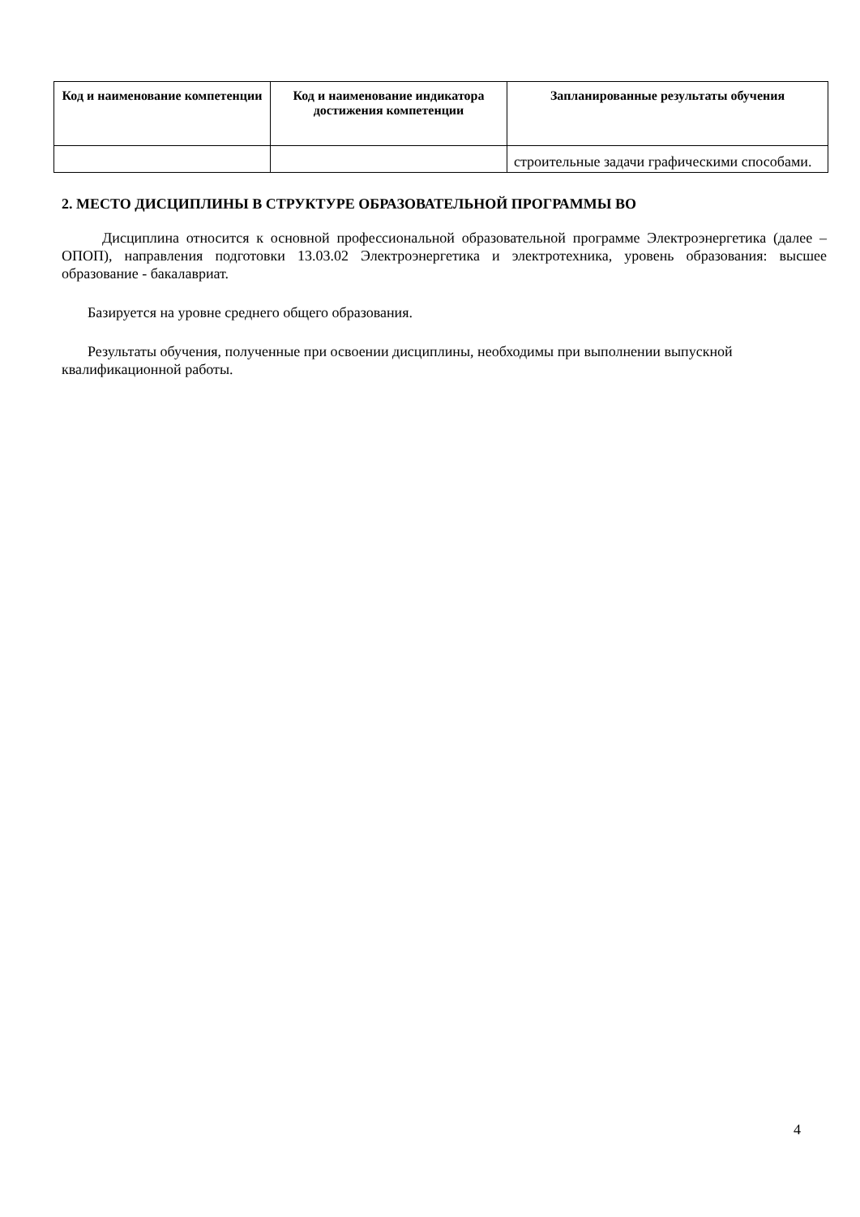| Код и наименование компетенции | Код и наименование индикатора достижения компетенции | Запланированные результаты обучения |
| --- | --- | --- |
| | | строительные задачи графическими способами. |
2. МЕСТО ДИСЦИПЛИНЫ В СТРУКТУРЕ ОБРАЗОВАТЕЛЬНОЙ ПРОГРАММЫ ВО
Дисциплина относится к основной профессиональной образовательной программе Электроэнергетика (далее – ОПОП), направления подготовки 13.03.02 Электроэнергетика и электротехника, уровень образования: высшее образование - бакалавриат.
Базируется на уровне среднего общего образования.
Результаты обучения, полученные при освоении дисциплины, необходимы при выполнении выпускной квалификационной работы.
4